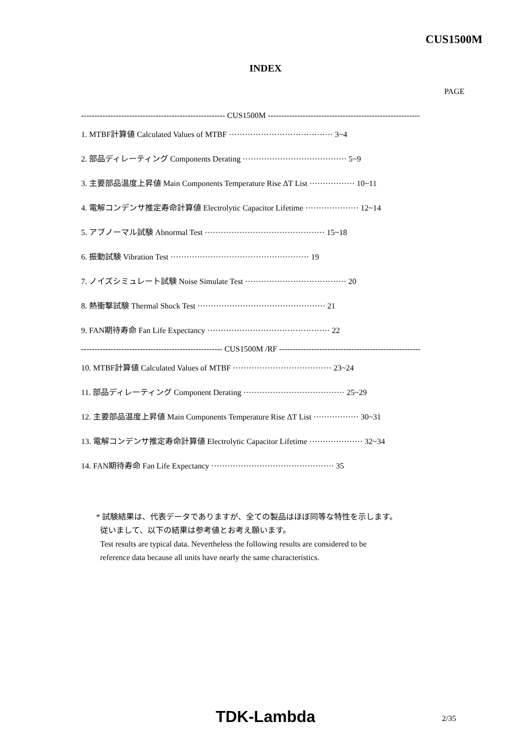CUS1500M
INDEX
PAGE
------------------------------------------------------ CUS1500M ---------------------------------------------------------
1. MTBF計算値 Calculated Values of MTBF ······································· 3~4
2. 部品ディレーティング Components Derating ······································· 5~9
3. 主要部品温度上昇値 Main Components Temperature Rise ΔT List ················· 10~11
4. 電解コンデンサ推定寿命計算値 Electrolytic Capacitor Lifetime ···················· 12~14
5. アブノーマル試験 Abnormal Test ············································· 15~18
6. 振動試験 Vibration Test ···················································· 19
7. ノイズシミュレート試験 Noise Simulate Test ······································ 20
8. 熱衝撃試験 Thermal Shock Test ················································ 21
9. FAN期待寿命 Fan Life Expectancy ·············································· 22
----------------------------------------------------- CUS1500M /RF -----------------------------------------------------
10. MTBF計算値 Calculated Values of MTBF ····································· 23~24
11. 部品ディレーティング Component Derating ······································ 25~29
12. 主要部品温度上昇値 Main Components Temperature Rise ΔT List ················· 30~31
13. 電解コンデンサ推定寿命計算値 Electrolytic Capacitor Lifetime ···················· 32~34
14. FAN期待寿命 Fan Life Expectancy ·············································· 35
* 試験結果は、代表データでありますが、全ての製品はほぼ同等な特性を示します。
従いまして、以下の結果は参考値とお考え願います。
Test results are typical data. Nevertheless the following results are considered to be
reference data because all units have nearly the same characteristics.
TDK-Lambda 2/35